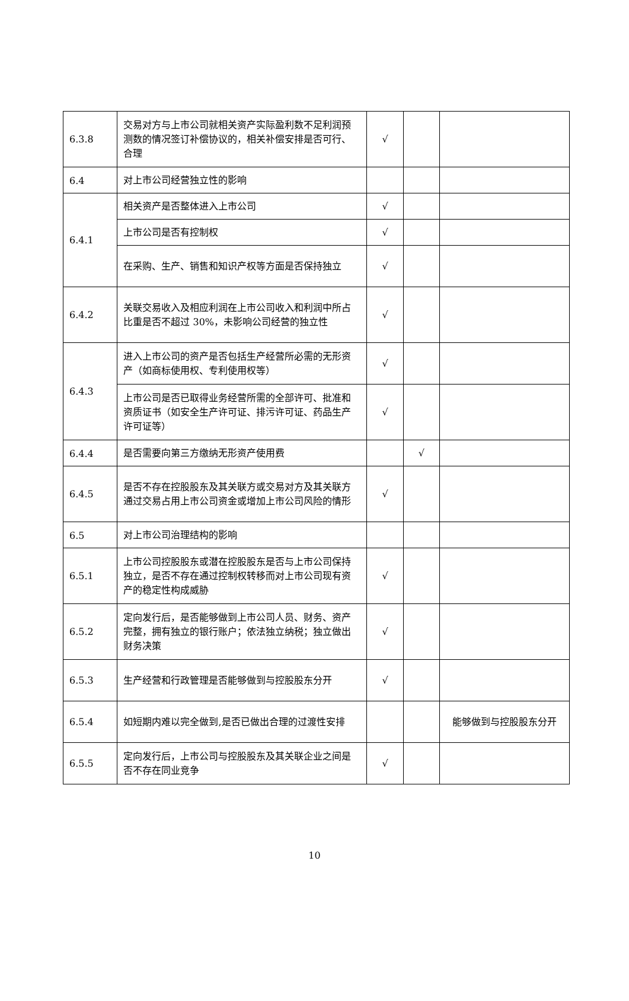| 6.3.8 | 交易对方与上市公司就相关资产实际盈利数不足利润预测数的情况签订补偿协议的，相关补偿安排是否可行、合理 | √ | | |
| 6.4 | 对上市公司经营独立性的影响 | | | |
| 6.4.1 | 相关资产是否整体进入上市公司 | √ | | |
| | 上市公司是否有控制权 | √ | | |
| | 在采购、生产、销售和知识产权等方面是否保持独立 | √ | | |
| 6.4.2 | 关联交易收入及相应利润在上市公司收入和利润中所占比重是否不超过 30%，未影响公司经营的独立性 | √ | | |
| 6.4.3 | 进入上市公司的资产是否包括生产经营所必需的无形资产（如商标使用权、专利使用权等） | √ | | |
| | 上市公司是否已取得业务经营所需的全部许可、批准和资质证书（如安全生产许可证、排污许可证、药品生产许可证等） | √ | | |
| 6.4.4 | 是否需要向第三方缴纳无形资产使用费 | | √ | |
| 6.4.5 | 是否不存在控股股东及其关联方或交易对方及其关联方通过交易占用上市公司资金或增加上市公司风险的情形 | √ | | |
| 6.5 | 对上市公司治理结构的影响 | | | |
| 6.5.1 | 上市公司控股股东或潜在控股股东是否与上市公司保持独立，是否不存在通过控制权转移而对上市公司现有资产的稳定性构成威胁 | √ | | |
| 6.5.2 | 定向发行后，是否能够做到上市公司人员、财务、资产完整，拥有独立的银行账户；依法独立纳税；独立做出财务决策 | √ | | |
| 6.5.3 | 生产经营和行政管理是否能够做到与控股股东分开 | √ | | |
| 6.5.4 | 如短期内难以完全做到,是否已做出合理的过渡性安排 | | | 能够做到与控股股东分开 |
| 6.5.5 | 定向发行后，上市公司与控股股东及其关联企业之间是否不存在同业竞争 | √ | | |
10